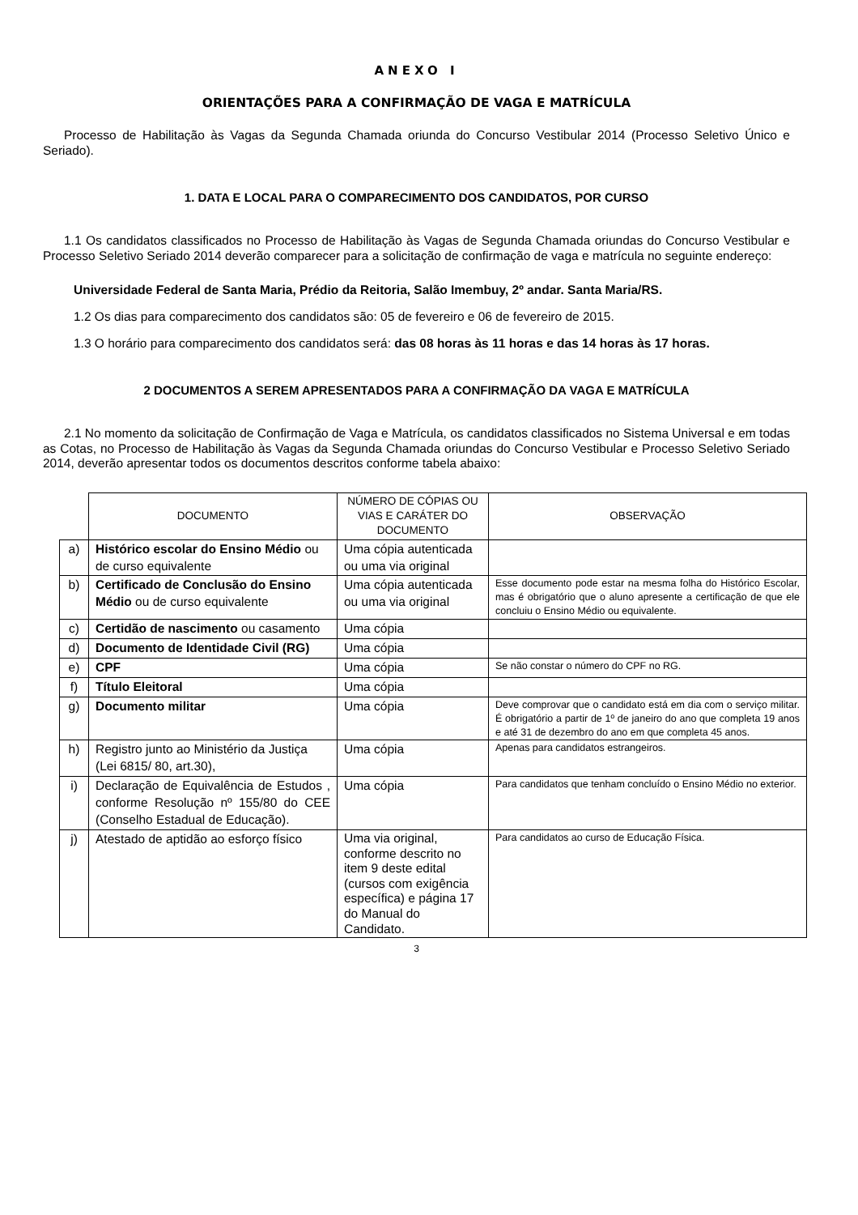ANEXO I
ORIENTAÇÕES PARA A CONFIRMAÇÃO DE VAGA E MATRÍCULA
Processo de Habilitação às Vagas da Segunda Chamada oriunda do Concurso Vestibular 2014 (Processo Seletivo Único e Seriado).
1. DATA E LOCAL PARA O COMPARECIMENTO DOS CANDIDATOS, POR CURSO
1.1 Os candidatos classificados no Processo de Habilitação às Vagas de Segunda Chamada oriundas do Concurso Vestibular e Processo Seletivo Seriado 2014 deverão comparecer para a solicitação de confirmação de vaga e matrícula no seguinte endereço:
Universidade Federal de Santa Maria, Prédio da Reitoria, Salão Imembuy, 2º andar. Santa Maria/RS.
1.2 Os dias para comparecimento dos candidatos são: 05 de fevereiro e 06 de fevereiro de 2015.
1.3 O horário para comparecimento dos candidatos será: das 08 horas às 11 horas e das 14 horas às 17 horas.
2 DOCUMENTOS A SEREM APRESENTADOS PARA A CONFIRMAÇÃO DA VAGA E MATRÍCULA
2.1 No momento da solicitação de Confirmação de Vaga e Matrícula, os candidatos classificados no Sistema Universal e em todas as Cotas, no Processo de Habilitação às Vagas da Segunda Chamada oriundas do Concurso Vestibular e Processo Seletivo Seriado 2014, deverão apresentar todos os documentos descritos conforme tabela abaixo:
| | DOCUMENTO | NÚMERO DE CÓPIAS OU VIAS E CARÁTER DO DOCUMENTO | OBSERVAÇÃO |
| a) | Histórico escolar do Ensino Médio ou de curso equivalente | Uma cópia autenticada ou uma via original | |
| b) | Certificado de Conclusão do Ensino Médio ou de curso equivalente | Uma cópia autenticada ou uma via original | Esse documento pode estar na mesma folha do Histórico Escolar, mas é obrigatório que o aluno apresente a certificação de que ele concluiu o Ensino Médio ou equivalente. |
| c) | Certidão de nascimento ou casamento | Uma cópia | |
| d) | Documento de Identidade Civil (RG) | Uma cópia | |
| e) | CPF | Uma cópia | Se não constar o número do CPF no RG. |
| f) | Título Eleitoral | Uma cópia | |
| g) | Documento militar | Uma cópia | Deve comprovar que o candidato está em dia com o serviço militar. É obrigatório a partir de 1º de janeiro do ano que completa 19 anos e até 31 de dezembro do ano em que completa 45 anos. |
| h) | Registro junto ao Ministério da Justiça (Lei 6815/ 80, art.30), | Uma cópia | Apenas para candidatos estrangeiros. |
| i) | Declaração de Equivalência de Estudos , conforme Resolução nº 155/80 do CEE (Conselho Estadual de Educação). | Uma cópia | Para candidatos que tenham concluído o Ensino Médio no exterior. |
| j) | Atestado de aptidão ao esforço físico | Uma via original, conforme descrito no item 9 deste edital (cursos com exigência específica) e página 17 do Manual do Candidato. | Para candidatos ao curso de Educação Física. |
3